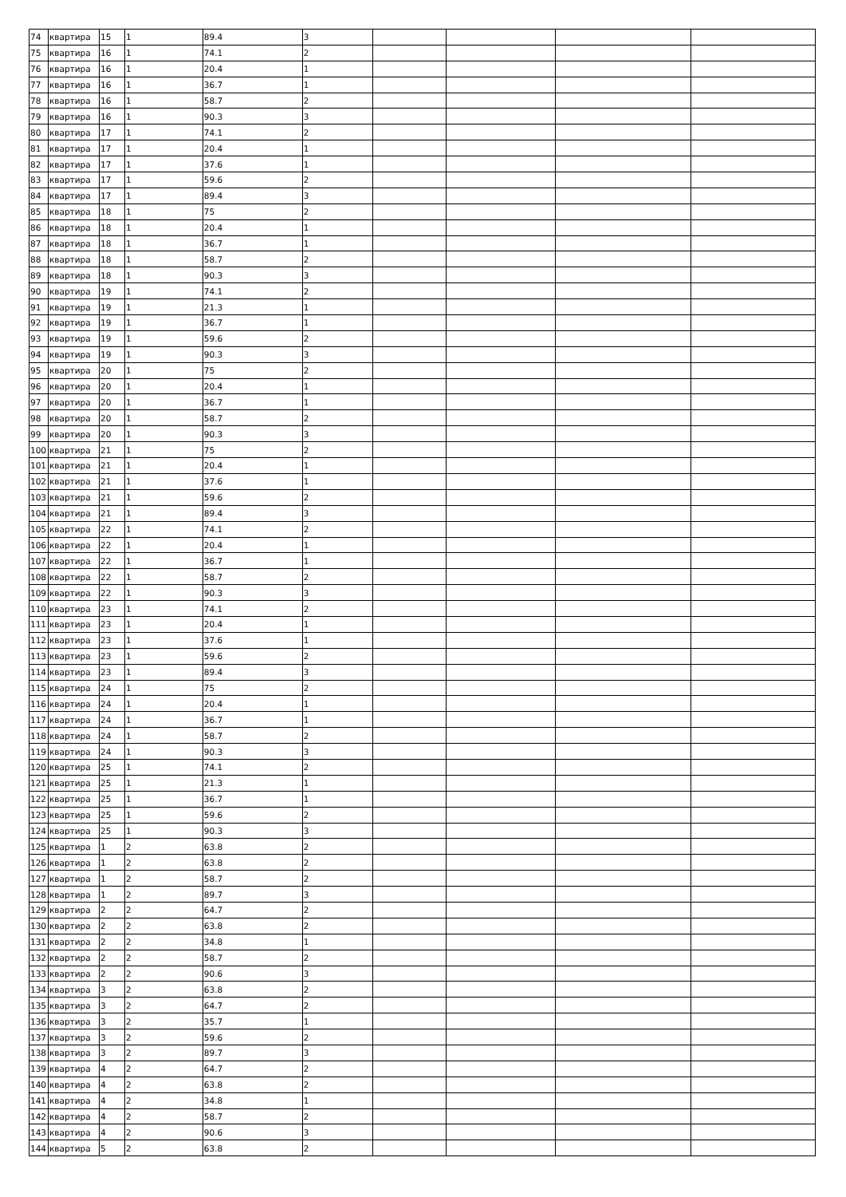| 74 | квартира | 15 | 1 | 89.4 | 3 | | | | |
| 75 | квартира | 16 | 1 | 74.1 | 2 | | | | |
| 76 | квартира | 16 | 1 | 20.4 | 1 | | | | |
| 77 | квартира | 16 | 1 | 36.7 | 1 | | | | |
| 78 | квартира | 16 | 1 | 58.7 | 2 | | | | |
| 79 | квартира | 16 | 1 | 90.3 | 3 | | | | |
| 80 | квартира | 17 | 1 | 74.1 | 2 | | | | |
| 81 | квартира | 17 | 1 | 20.4 | 1 | | | | |
| 82 | квартира | 17 | 1 | 37.6 | 1 | | | | |
| 83 | квартира | 17 | 1 | 59.6 | 2 | | | | |
| 84 | квартира | 17 | 1 | 89.4 | 3 | | | | |
| 85 | квартира | 18 | 1 | 75 | 2 | | | | |
| 86 | квартира | 18 | 1 | 20.4 | 1 | | | | |
| 87 | квартира | 18 | 1 | 36.7 | 1 | | | | |
| 88 | квартира | 18 | 1 | 58.7 | 2 | | | | |
| 89 | квартира | 18 | 1 | 90.3 | 3 | | | | |
| 90 | квартира | 19 | 1 | 74.1 | 2 | | | | |
| 91 | квартира | 19 | 1 | 21.3 | 1 | | | | |
| 92 | квартира | 19 | 1 | 36.7 | 1 | | | | |
| 93 | квартира | 19 | 1 | 59.6 | 2 | | | | |
| 94 | квартира | 19 | 1 | 90.3 | 3 | | | | |
| 95 | квартира | 20 | 1 | 75 | 2 | | | | |
| 96 | квартира | 20 | 1 | 20.4 | 1 | | | | |
| 97 | квартира | 20 | 1 | 36.7 | 1 | | | | |
| 98 | квартира | 20 | 1 | 58.7 | 2 | | | | |
| 99 | квартира | 20 | 1 | 90.3 | 3 | | | | |
| 100 | квартира | 21 | 1 | 75 | 2 | | | | |
| 101 | квартира | 21 | 1 | 20.4 | 1 | | | | |
| 102 | квартира | 21 | 1 | 37.6 | 1 | | | | |
| 103 | квартира | 21 | 1 | 59.6 | 2 | | | | |
| 104 | квартира | 21 | 1 | 89.4 | 3 | | | | |
| 105 | квартира | 22 | 1 | 74.1 | 2 | | | | |
| 106 | квартира | 22 | 1 | 20.4 | 1 | | | | |
| 107 | квартира | 22 | 1 | 36.7 | 1 | | | | |
| 108 | квартира | 22 | 1 | 58.7 | 2 | | | | |
| 109 | квартира | 22 | 1 | 90.3 | 3 | | | | |
| 110 | квартира | 23 | 1 | 74.1 | 2 | | | | |
| 111 | квартира | 23 | 1 | 20.4 | 1 | | | | |
| 112 | квартира | 23 | 1 | 37.6 | 1 | | | | |
| 113 | квартира | 23 | 1 | 59.6 | 2 | | | | |
| 114 | квартира | 23 | 1 | 89.4 | 3 | | | | |
| 115 | квартира | 24 | 1 | 75 | 2 | | | | |
| 116 | квартира | 24 | 1 | 20.4 | 1 | | | | |
| 117 | квартира | 24 | 1 | 36.7 | 1 | | | | |
| 118 | квартира | 24 | 1 | 58.7 | 2 | | | | |
| 119 | квартира | 24 | 1 | 90.3 | 3 | | | | |
| 120 | квартира | 25 | 1 | 74.1 | 2 | | | | |
| 121 | квартира | 25 | 1 | 21.3 | 1 | | | | |
| 122 | квартира | 25 | 1 | 36.7 | 1 | | | | |
| 123 | квартира | 25 | 1 | 59.6 | 2 | | | | |
| 124 | квартира | 25 | 1 | 90.3 | 3 | | | | |
| 125 | квартира | 1 | 2 | 63.8 | 2 | | | | |
| 126 | квартира | 1 | 2 | 63.8 | 2 | | | | |
| 127 | квартира | 1 | 2 | 58.7 | 2 | | | | |
| 128 | квартира | 1 | 2 | 89.7 | 3 | | | | |
| 129 | квартира | 2 | 2 | 64.7 | 2 | | | | |
| 130 | квартира | 2 | 2 | 63.8 | 2 | | | | |
| 131 | квартира | 2 | 2 | 34.8 | 1 | | | | |
| 132 | квартира | 2 | 2 | 58.7 | 2 | | | | |
| 133 | квартира | 2 | 2 | 90.6 | 3 | | | | |
| 134 | квартира | 3 | 2 | 63.8 | 2 | | | | |
| 135 | квартира | 3 | 2 | 64.7 | 2 | | | | |
| 136 | квартира | 3 | 2 | 35.7 | 1 | | | | |
| 137 | квартира | 3 | 2 | 59.6 | 2 | | | | |
| 138 | квартира | 3 | 2 | 89.7 | 3 | | | | |
| 139 | квартира | 4 | 2 | 64.7 | 2 | | | | |
| 140 | квартира | 4 | 2 | 63.8 | 2 | | | | |
| 141 | квартира | 4 | 2 | 34.8 | 1 | | | | |
| 142 | квартира | 4 | 2 | 58.7 | 2 | | | | |
| 143 | квартира | 4 | 2 | 90.6 | 3 | | | | |
| 144 | квартира | 5 | 2 | 63.8 | 2 | | | | |